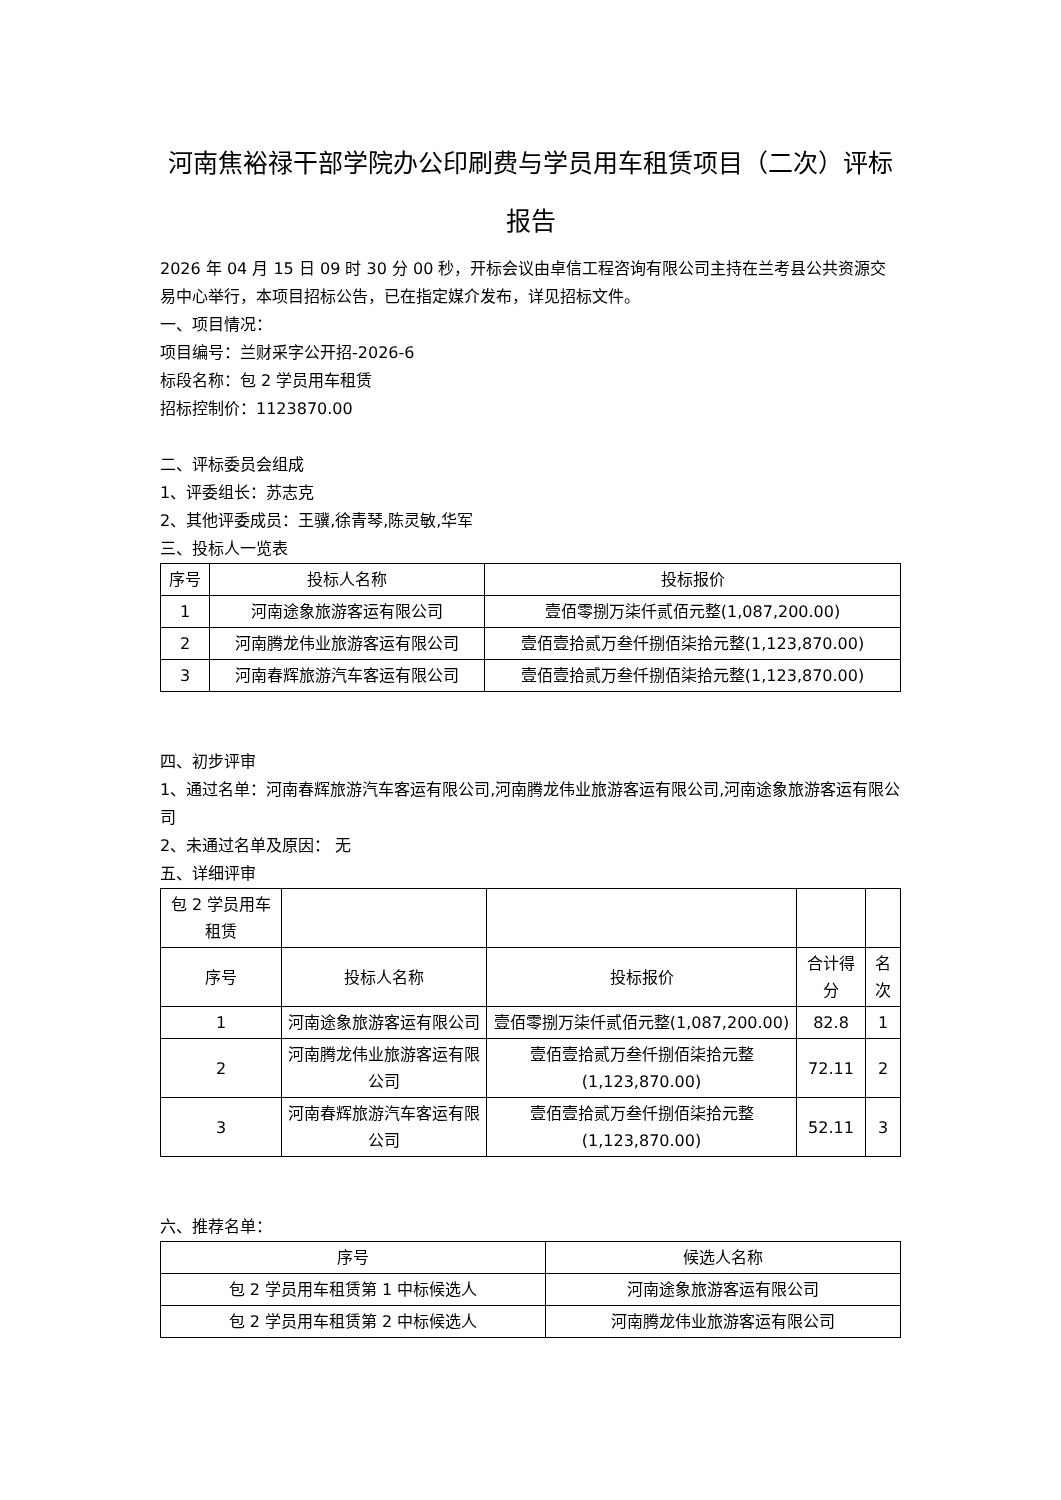河南焦裕禄干部学院办公印刷费与学员用车租赁项目（二次）评标报告
2026 年 04 月 15 日 09 时 30 分 00 秒，开标会议由卓信工程咨询有限公司主持在兰考县公共资源交易中心举行，本项目招标公告，已在指定媒介发布，详见招标文件。
一、项目情况：
项目编号：兰财采字公开招-2026-6
标段名称：包 2 学员用车租赁
招标控制价：1123870.00
二、评标委员会组成
1、评委组长：苏志克
2、其他评委成员：王骥,徐青琴,陈灵敏,华军
三、投标人一览表
| 序号 | 投标人名称 | 投标报价 |
| --- | --- | --- |
| 1 | 河南途象旅游客运有限公司 | 壹佰零捌万柒仟贰佰元整(1,087,200.00) |
| 2 | 河南腾龙伟业旅游客运有限公司 | 壹佰壹拾贰万叁仟捌佰柒拾元整(1,123,870.00) |
| 3 | 河南春辉旅游汽车客运有限公司 | 壹佰壹拾贰万叁仟捌佰柒拾元整(1,123,870.00) |
四、初步评审
1、通过名单：河南春辉旅游汽车客运有限公司,河南腾龙伟业旅游客运有限公司,河南途象旅游客运有限公司
2、未通过名单及原因： 无
五、详细评审
| 包 2 学员用车租赁 | | | | |
| 序号 | 投标人名称 | 投标报价 | 合计得分 | 名次 |
| 1 | 河南途象旅游客运有限公司 | 壹佰零捌万柒仟贰佰元整(1,087,200.00) | 82.8 | 1 |
| 2 | 河南腾龙伟业旅游客运有限公司 | 壹佰壹拾贰万叁仟捌佰柒拾元整(1,123,870.00) | 72.11 | 2 |
| 3 | 河南春辉旅游汽车客运有限公司 | 壹佰壹拾贰万叁仟捌佰柒拾元整(1,123,870.00) | 52.11 | 3 |
六、推荐名单：
| 序号 | 候选人名称 |
| --- | --- |
| 包 2 学员用车租赁第 1 中标候选人 | 河南途象旅游客运有限公司 |
| 包 2 学员用车租赁第 2 中标候选人 | 河南腾龙伟业旅游客运有限公司 |